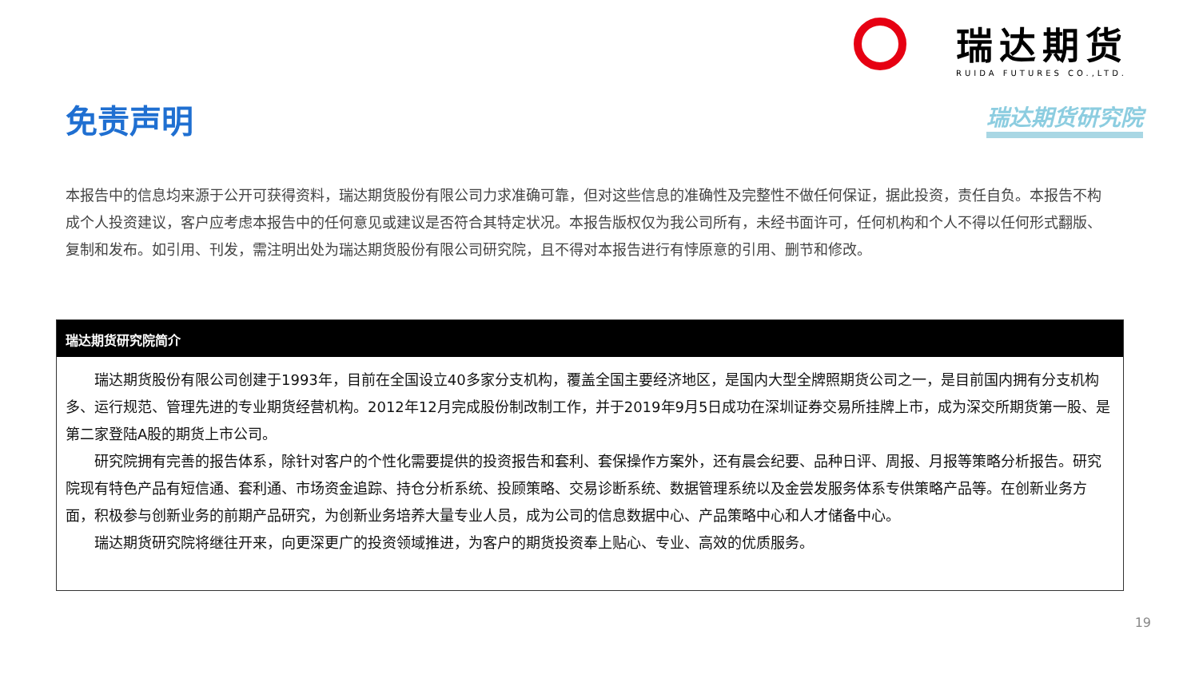瑞达期货
RUIDA FUTURES CO.,LTD.
瑞达期货研究院 免责声明
本报告中的信息均来源于公开可获得资料，瑞达期货股份有限公司力求准确可靠，但对这些信息的准确性及完整性不做任何保证，据此投资，责任自负。本报告不构成个人投资建议，客户应考虑本报告中的任何意见或建议是否符合其特定状况。本报告版权仅为我公司所有，未经书面许可，任何机构和个人不得以任何形式翻版、复制和发布。如引用、刊发，需注明出处为瑞达期货股份有限公司研究院，且不得对本报告进行有悖原意的引用、删节和修改。
瑞达期货研究院简介
  瑞达期货股份有限公司创建于1993年，目前在全国设立40多家分支机构，覆盖全国主要经济地区，是国内大型全牌照期货公司之一，是目前国内拥有分支机构多、运行规范、管理先进的专业期货经营机构。2012年12月完成股份制改制工作，并于2019年9月5日成功在深圳证券交易所挂牌上市，成为深交所期货第一股、是第二家登陆A股的期货上市公司。
  研究院拥有完善的报告体系，除针对客户的个性化需要提供的投资报告和套利、套保操作方案外，还有晨会纪要、品种日评、周报、月报等策略分析报告。研究院现有特色产品有短信通、套利通、市场资金追踪、持仓分析系统、投顾策略、交易诊断系统、数据管理系统以及金尝发服务体系专供策略产品等。在创新业务方面，积极参与创新业务的前期产品研究，为创新业务培养大量专业人员，成为公司的信息数据中心、产品策略中心和人才储备中心。
  瑞达期货研究院将继往开来，向更深更广的投资领域推进，为客户的期货投资奉上贴心、专业、高效的优质服务。
19